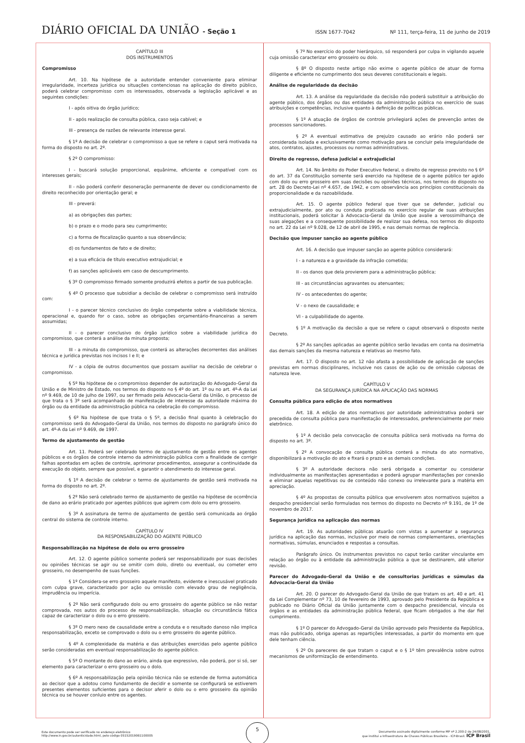DIÁRIO OFICIAL DA UNIÃO - Seção 1
ISSN 1677-7042 Nº 111, terça-feira, 11 de junho de 2019
CAPÍTULO III
DOS INSTRUMENTOS
Compromisso
Art. 10. Na hipótese de a autoridade entender conveniente para eliminar irregularidade, incerteza jurídica ou situações contenciosas na aplicação do direito público, poderá celebrar compromisso com os interessados, observada a legislação aplicável e as seguintes condições:
I - após oitiva do órgão jurídico;
II - após realização de consulta pública, caso seja cabível; e
III - presença de razões de relevante interesse geral.
§ 1º A decisão de celebrar o compromisso a que se refere o caput será motivada na forma do disposto no art. 2º.
§ 2º O compromisso:
I - buscará solução proporcional, equânime, eficiente e compatível com os interesses gerais;
II - não poderá conferir desoneração permanente de dever ou condicionamento de direito reconhecido por orientação geral; e
III - preverá:
a) as obrigações das partes;
b) o prazo e o modo para seu cumprimento;
c) a forma de fiscalização quanto a sua observância;
d) os fundamentos de fato e de direito;
e) a sua eficácia de título executivo extrajudicial; e
f) as sanções aplicáveis em caso de descumprimento.
§ 3º O compromisso firmado somente produzirá efeitos a partir de sua publicação.
§ 4º O processo que subsidiar a decisão de celebrar o compromisso será instruído com:
I - o parecer técnico conclusivo do órgão competente sobre a viabilidade técnica, operacional e, quando for o caso, sobre as obrigações orçamentário-financeiras a serem assumidas;
II - o parecer conclusivo do órgão jurídico sobre a viabilidade jurídica do compromisso, que conterá a análise da minuta proposta;
III - a minuta do compromisso, que conterá as alterações decorrentes das análises técnica e jurídica previstas nos incisos I e II; e
IV - a cópia de outros documentos que possam auxiliar na decisão de celebrar o compromisso.
§ 5º Na hipótese de o compromisso depender de autorização do Advogado-Geral da União e de Ministro de Estado, nos termos do disposto no § 4º do art. 1º ou no art. 4º-A da Lei nº 9.469, de 10 de julho de 1997, ou ser firmado pela Advocacia-Geral da União, o processo de que trata o § 3º será acompanhado de manifestação de interesse da autoridade máxima do órgão ou da entidade da administração pública na celebração do compromisso.
§ 6º Na hipótese de que trata o § 5º, a decisão final quanto à celebração do compromisso será do Advogado-Geral da União, nos termos do disposto no parágrafo único do art. 4º-A da Lei nº 9.469, de 1997.
Termo de ajustamento de gestão
Art. 11. Poderá ser celebrado termo de ajustamento de gestão entre os agentes públicos e os órgãos de controle interno da administração pública com a finalidade de corrigir falhas apontadas em ações de controle, aprimorar procedimentos, assegurar a continuidade da execução do objeto, sempre que possível, e garantir o atendimento do interesse geral.
§ 1º A decisão de celebrar o termo de ajustamento de gestão será motivada na forma do disposto no art. 2º.
§ 2º Não será celebrado termo de ajustamento de gestão na hipótese de ocorrência de dano ao erário praticado por agentes públicos que agirem com dolo ou erro grosseiro.
§ 3º A assinatura de termo de ajustamento de gestão será comunicada ao órgão central do sistema de controle interno.
CAPÍTULO IV
DA RESPONSABILIZAÇÃO DO AGENTE PÚBLICO
Responsabilização na hipótese de dolo ou erro grosseiro
Art. 12. O agente público somente poderá ser responsabilizado por suas decisões ou opiniões técnicas se agir ou se omitir com dolo, direto ou eventual, ou cometer erro grosseiro, no desempenho de suas funções.
§ 1º Considera-se erro grosseiro aquele manifesto, evidente e inescusável praticado com culpa grave, caracterizado por ação ou omissão com elevado grau de negligência, imprudência ou imperícia.
§ 2º Não será configurado dolo ou erro grosseiro do agente público se não restar comprovada, nos autos do processo de responsabilização, situação ou circunstância fática capaz de caracterizar o dolo ou o erro grosseiro.
§ 3º O mero nexo de causalidade entre a conduta e o resultado danoso não implica responsabilização, exceto se comprovado o dolo ou o erro grosseiro do agente público.
§ 4º A complexidade da matéria e das atribuições exercidas pelo agente público serão consideradas em eventual responsabilização do agente público.
§ 5º O montante do dano ao erário, ainda que expressivo, não poderá, por si só, ser elemento para caracterizar o erro grosseiro ou o dolo.
§ 6º A responsabilização pela opinião técnica não se estende de forma automática ao decisor que a adotou como fundamento de decidir e somente se configurará se estiverem presentes elementos suficientes para o decisor aferir o dolo ou o erro grosseiro da opinião técnica ou se houver conluio entre os agentes.
§ 7º No exercício do poder hierárquico, só responderá por culpa in vigilando aquele cuja omissão caracterizar erro grosseiro ou dolo.
§ 8º O disposto neste artigo não exime o agente público de atuar de forma diligente e eficiente no cumprimento dos seus deveres constitucionais e legais.
Análise de regularidade da decisão
Art. 13. A análise da regularidade da decisão não poderá substituir a atribuição do agente público, dos órgãos ou das entidades da administração pública no exercício de suas atribuições e competências, inclusive quanto à definição de políticas públicas.
§ 1º A atuação de órgãos de controle privilegiará ações de prevenção antes de processos sancionadores.
§ 2º A eventual estimativa de prejuízo causado ao erário não poderá ser considerada isolada e exclusivamente como motivação para se concluir pela irregularidade de atos, contratos, ajustes, processos ou normas administrativos.
Direito de regresso, defesa judicial e extrajudicial
Art. 14. No âmbito do Poder Executivo federal, o direito de regresso previsto no § 6º do art. 37 da Constituição somente será exercido na hipótese de o agente público ter agido com dolo ou erro grosseiro em suas decisões ou opiniões técnicas, nos termos do disposto no art. 28 do Decreto-Lei nº 4.657, de 1942, e com observância aos princípios constitucionais da proporcionalidade e da razoabilidade.
Art. 15. O agente público federal que tiver que se defender, judicial ou extrajudicialmente, por ato ou conduta praticada no exercício regular de suas atribuições institucionais, poderá solicitar à Advocacia-Geral da União que avalie a verossimilhança de suas alegações e a consequente possibilidade de realizar sua defesa, nos termos do disposto no art. 22 da Lei nº 9.028, de 12 de abril de 1995, e nas demais normas de regência.
Decisão que impuser sanção ao agente público
Art. 16. A decisão que impuser sanção ao agente público considerará:
I - a natureza e a gravidade da infração cometida;
II - os danos que dela provierem para a administração pública;
III - as circunstâncias agravantes ou atenuantes;
IV - os antecedentes do agente;
V - o nexo de causalidade; e
VI - a culpabilidade do agente.
§ 1º A motivação da decisão a que se refere o caput observará o disposto neste Decreto.
§ 2º As sanções aplicadas ao agente público serão levadas em conta na dosimetria das demais sanções da mesma natureza e relativas ao mesmo fato.
Art. 17. O disposto no art. 12 não afasta a possibilidade de aplicação de sanções previstas em normas disciplinares, inclusive nos casos de ação ou de omissão culposas de natureza leve.
CAPÍTULO V
DA SEGURANÇA JURÍDICA NA APLICAÇÃO DAS NORMAS
Consulta pública para edição de atos normativos
Art. 18. A edição de atos normativos por autoridade administrativa poderá ser precedida de consulta pública para manifestação de interessados, preferencialmente por meio eletrônico.
§ 1º A decisão pela convocação de consulta pública será motivada na forma do disposto no art. 3º.
§ 2º A convocação de consulta pública conterá a minuta do ato normativo, disponibilizará a motivação do ato e fixará o prazo e as demais condições.
§ 3º A autoridade decisora não será obrigada a comentar ou considerar individualmente as manifestações apresentadas e poderá agrupar manifestações por conexão e eliminar aquelas repetitivas ou de conteúdo não conexo ou irrelevante para a matéria em apreciação.
§ 4º As propostas de consulta pública que envolverem atos normativos sujeitos a despacho presidencial serão formuladas nos termos do disposto no Decreto nº 9.191, de 1º de novembro de 2017.
Segurança jurídica na aplicação das normas
Art. 19. As autoridades públicas atuarão com vistas a aumentar a segurança jurídica na aplicação das normas, inclusive por meio de normas complementares, orientações normativas, súmulas, enunciados e respostas a consultas.
Parágrafo único. Os instrumentos previstos no caput terão caráter vinculante em relação ao órgão ou à entidade da administração pública a que se destinarem, até ulterior revisão.
Parecer do Advogado-Geral da União e de consultorias jurídicas e súmulas da Advocacia-Geral da União
Art. 20. O parecer do Advogado-Geral da União de que tratam os art. 40 e art. 41 da Lei Complementar nº 73, 10 de fevereiro de 1993, aprovado pelo Presidente da República e publicado no Diário Oficial da União juntamente com o despacho presidencial, vincula os órgãos e as entidades da administração pública federal, que ficam obrigados a lhe dar fiel cumprimento.
§ 1º O parecer do Advogado-Geral da União aprovado pelo Presidente da República, mas não publicado, obriga apenas as repartições interessadas, a partir do momento em que dele tenham ciência.
§ 2º Os pareceres de que tratam o caput e o § 1º têm prevalência sobre outros mecanismos de uniformização de entendimento.
Este documento pode ser verificado no endereço eletrônico
http://www.in.gov.br/autenticidade.html, pelo código 05152019061100005
5
Documento assinado digitalmente conforme MP nº 2.200-2 de 24/08/2001,
que institui a Infraestrutura de Chaves Públicas Brasileira - ICP-Brasil. ICP Brasil